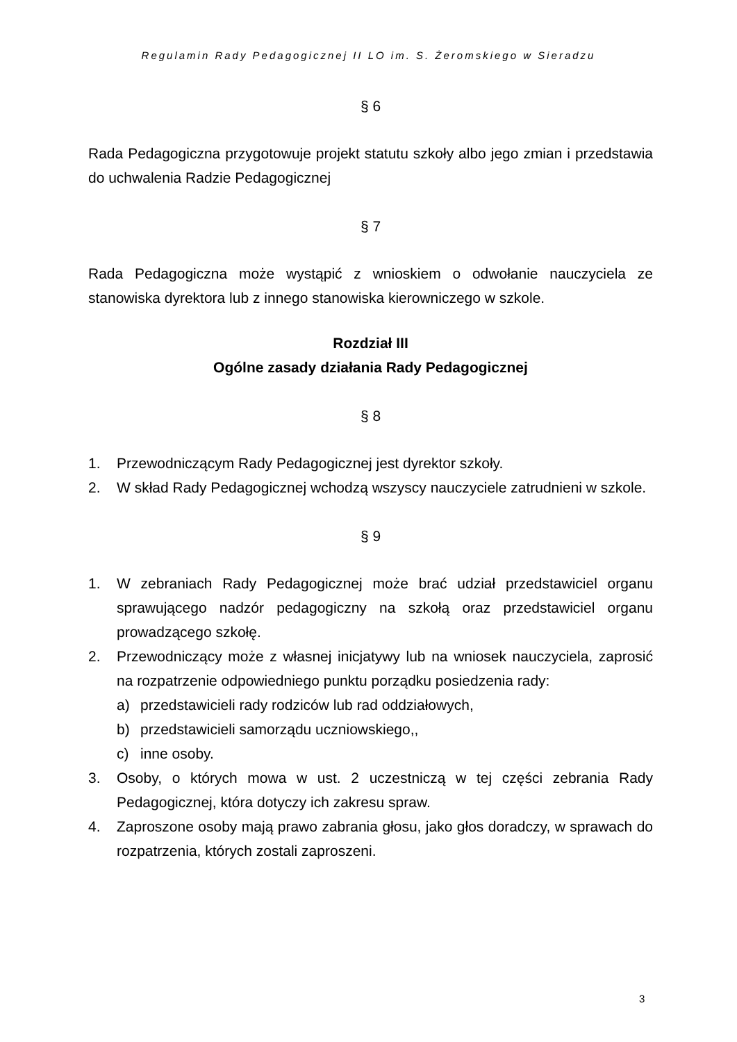Regulamin Rady Pedagogicznej II LO im. S. Żeromskiego w Sieradzu
§ 6
Rada Pedagogiczna przygotowuje projekt statutu szkoły albo jego zmian i przedstawia do uchwalenia Radzie Pedagogicznej
§ 7
Rada Pedagogiczna może wystąpić z wnioskiem o odwołanie nauczyciela ze stanowiska dyrektora lub z innego stanowiska kierowniczego w szkole.
Rozdział III
Ogólne zasady działania Rady Pedagogicznej
§ 8
1. Przewodniczącym Rady Pedagogicznej jest dyrektor szkoły.
2. W skład Rady Pedagogicznej wchodzą wszyscy nauczyciele zatrudnieni w szkole.
§ 9
1. W zebraniach Rady Pedagogicznej może brać udział przedstawiciel organu sprawującego nadzór pedagogiczny na szkołą oraz przedstawiciel organu prowadzącego szkołę.
2. Przewodniczący może z własnej inicjatywy lub na wniosek nauczyciela, zaprosić na rozpatrzenie odpowiedniego punktu porządku posiedzenia rady:
a) przedstawicieli rady rodziców lub rad oddziałowych,
b) przedstawicieli samorządu uczniowskiego,,
c) inne osoby.
3. Osoby, o których mowa w ust. 2 uczestniczą w tej części zebrania Rady Pedagogicznej, która dotyczy ich zakresu spraw.
4. Zaproszone osoby mają prawo zabrania głosu, jako głos doradczy, w sprawach do rozpatrzenia, których zostali zaproszeni.
3